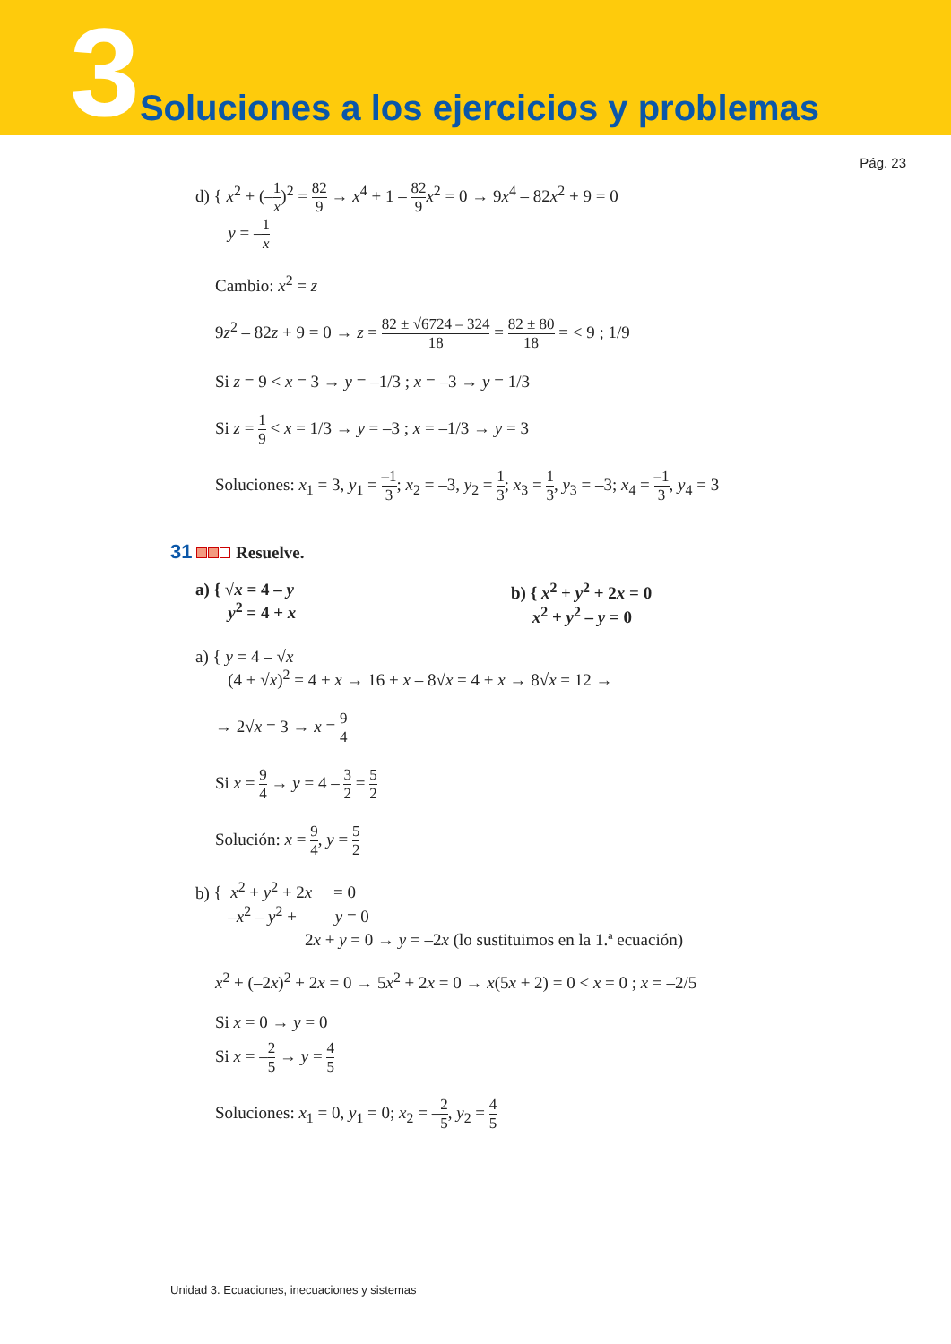3 Soluciones a los ejercicios y problemas
Pág. 23
d) { x<sup>2</sup> + (–1 x)<sup>2</sup> = 82 9 → x<sup>4</sup> + 1 – 82 9 x<sup>2</sup> = 0 → 9x<sup>4</sup> – 82x<sup>2</sup> + 9 = 0
y = –1 x
Cambio: x<sup>2</sup> = z
9z<sup>2</sup> – 82z + 9 = 0 → z = 82 ± √6724 – 324 18 = 82 ± 80 18 = < 9 ; 1/9
Si z = 9 < x = 3 → y = –1/3 ; x = –3 → y = 1/3
Si z = 1 9 < x = 1/3 → y = –3 ; x = –1/3 → y = 3
Soluciones: x<sub>1</sub> = 3, y<sub>1</sub> = –1 3; x<sub>2</sub> = –3, y<sub>2</sub> = 1 3; x<sub>3</sub> = 1 3, y<sub>3</sub> = –3; x<sub>4</sub> = –1 3, y<sub>4</sub> = 3
31 Resuelve.
a) { √x = 4 – y
y<sup>2</sup> = 4 + x b) { x<sup>2</sup> + y<sup>2</sup> + 2x = 0
x<sup>2</sup> + y<sup>2</sup> – y = 0
a) { y = 4 – √x
(4 + √x)<sup>2</sup> = 4 + x → 16 + x – 8√x = 4 + x → 8√x = 12 →
→ 2√x = 3 → x = 9 4
Si x = 9 4 → y = 4 – 3 2 = 5 2
Solución: x = 9 4, y = 5 2
b) { x<sup>2</sup> + y<sup>2</sup> + 2x = 0
–x<sup>2</sup> – y<sup>2</sup> + y = 0
2x + y = 0 → y = –2x (lo sustituimos en la 1.ª ecuación)
x<sup>2</sup> + (–2x)<sup>2</sup> + 2x = 0 → 5x<sup>2</sup> + 2x = 0 → x(5x + 2) = 0 < x = 0 ; x = –2/5
Si x = 0 → y = 0
Si x = –2 5 → y = 4 5
Soluciones: x<sub>1</sub> = 0, y<sub>1</sub> = 0; x<sub>2</sub> = –2 5, y<sub>2</sub> = 4 5
Unidad 3. Ecuaciones, inecuaciones y sistemas